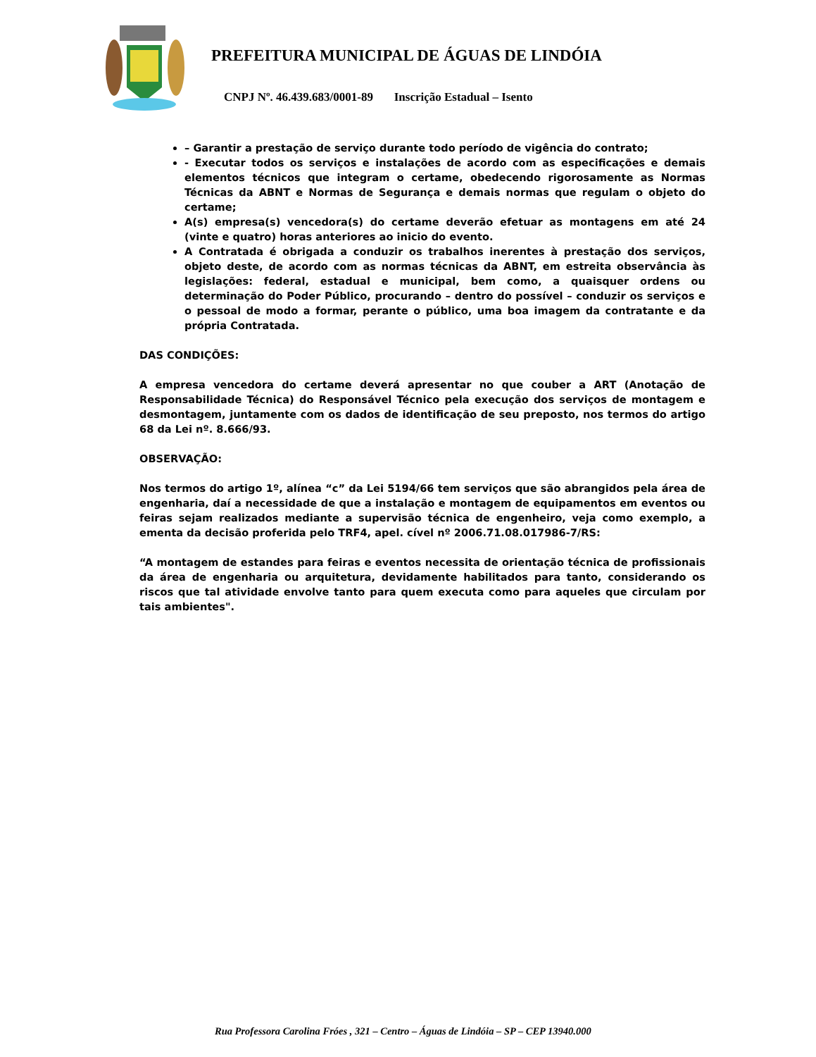PREFEITURA MUNICIPAL DE ÁGUAS DE LINDÓIA
CNPJ Nº. 46.439.683/0001-89 Inscrição Estadual – Isento
– Garantir a prestação de serviço durante todo período de vigência do contrato;
- Executar todos os serviços e instalações de acordo com as especificações e demais elementos técnicos que integram o certame, obedecendo rigorosamente as Normas Técnicas da ABNT e Normas de Segurança e demais normas que regulam o objeto do certame;
A(s) empresa(s) vencedora(s) do certame deverão efetuar as montagens em até 24 (vinte e quatro) horas anteriores ao inicio do evento.
A Contratada é obrigada a conduzir os trabalhos inerentes à prestação dos serviços, objeto deste, de acordo com as normas técnicas da ABNT, em estreita observância às legislações: federal, estadual e municipal, bem como, a quaisquer ordens ou determinação do Poder Público, procurando – dentro do possível – conduzir os serviços e o pessoal de modo a formar, perante o público, uma boa imagem da contratante e da própria Contratada.
DAS CONDIÇÕES:
A empresa vencedora do certame deverá apresentar no que couber a ART (Anotação de Responsabilidade Técnica) do Responsável Técnico pela execução dos serviços de montagem e desmontagem, juntamente com os dados de identificação de seu preposto, nos termos do artigo 68 da Lei nº. 8.666/93.
OBSERVAÇÃO:
Nos termos do artigo 1º, alínea “c” da Lei 5194/66 tem serviços que são abrangidos pela área de engenharia, daí a necessidade de que a instalação e montagem de equipamentos em eventos ou feiras sejam realizados mediante a supervisão técnica de engenheiro, veja como exemplo, a ementa da decisão proferida pelo TRF4, apel. cível nº 2006.71.08.017986-7/RS:
“A montagem de estandes para feiras e eventos necessita de orientação técnica de profissionais da área de engenharia ou arquitetura, devidamente habilitados para tanto, considerando os riscos que tal atividade envolve tanto para quem executa como para aqueles que circulam por tais ambientes".
Rua Professora Carolina Fróes , 321 – Centro – Águas de Lindóia – SP – CEP 13940.000